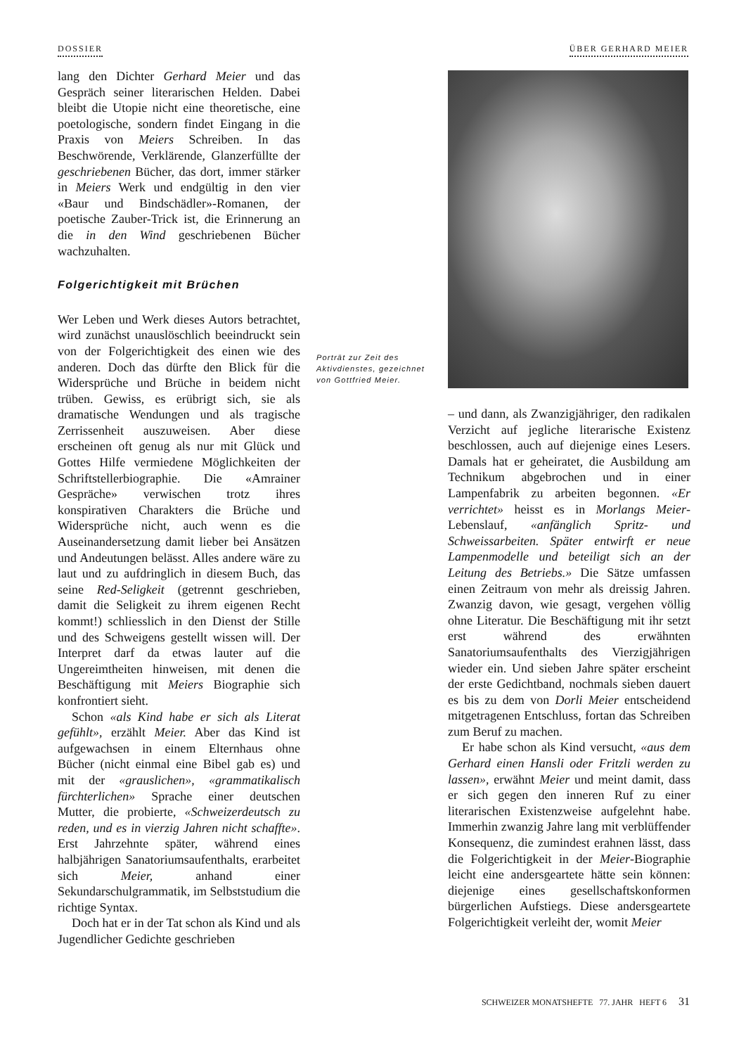DOSSIER ÜBER GERHARD MEIER
lang den Dichter Gerhard Meier und das Gespräch seiner literarischen Helden. Dabei bleibt die Utopie nicht eine theoretische, eine poetologische, sondern findet Eingang in die Praxis von Meiers Schreiben. In das Beschwörende, Verklärende, Glanzerfüllte der geschriebenen Bücher, das dort, immer stärker in Meiers Werk und endgültig in den vier «Baur und Bindschädler»-Romanen, der poetische Zauber-Trick ist, die Erinnerung an die in den Wind geschriebenen Bücher wachzuhalten.
Folgerichtigkeit mit Brüchen
Wer Leben und Werk dieses Autors betrachtet, wird zunächst unauslöschlich beeindruckt sein von der Folgerichtigkeit des einen wie des anderen. Doch das dürfte den Blick für die Widersprüche und Brüche in beidem nicht trüben. Gewiss, es erübrigt sich, sie als dramatische Wendungen und als tragische Zerrissenheit auszuweisen. Aber diese erscheinen oft genug als nur mit Glück und Gottes Hilfe vermiedene Möglichkeiten der Schriftstellerbiographie. Die «Amrainer Gespräche» verwischen trotz ihres konspirativen Charakters die Brüche und Widersprüche nicht, auch wenn es die Auseinandersetzung damit lieber bei Ansätzen und Andeutungen belässt. Alles andere wäre zu laut und zu aufdringlich in diesem Buch, das seine Red-Seligkeit (getrennt geschrieben, damit die Seligkeit zu ihrem eigenen Recht kommt!) schliesslich in den Dienst der Stille und des Schweigens gestellt wissen will. Der Interpret darf da etwas lauter auf die Ungereimtheiten hinweisen, mit denen die Beschäftigung mit Meiers Biographie sich konfrontiert sieht.
Schon «als Kind habe er sich als Literat gefühlt», erzählt Meier. Aber das Kind ist aufgewachsen in einem Elternhaus ohne Bücher (nicht einmal eine Bibel gab es) und mit der «grauslichen», «grammatikalisch fürchterlichen» Sprache einer deutschen Mutter, die probierte, «Schweizerdeutsch zu reden, und es in vierzig Jahren nicht schaffte». Erst Jahrzehnte später, während eines halbjährigen Sanatoriumsaufenthalts, erarbeitet sich Meier, anhand einer Sekundarschulgrammatik, im Selbststudium die richtige Syntax.
Doch hat er in der Tat schon als Kind und als Jugendlicher Gedichte geschrieben
Porträt zur Zeit des Aktivdienstes, gezeichnet von Gottfried Meier.
– und dann, als Zwanzigjähriger, den radikalen Verzicht auf jegliche literarische Existenz beschlossen, auch auf diejenige eines Lesers. Damals hat er geheiratet, die Ausbildung am Technikum abgebrochen und in einer Lampenfabrik zu arbeiten begonnen. «Er verrichtet» heisst es in Morlangs Meier-Lebenslauf, «anfänglich Spritz- und Schweissarbeiten. Später entwirft er neue Lampenmodelle und beteiligt sich an der Leitung des Betriebs.» Die Sätze umfassen einen Zeitraum von mehr als dreissig Jahren. Zwanzig davon, wie gesagt, vergehen völlig ohne Literatur. Die Beschäftigung mit ihr setzt erst während des erwähnten Sanatoriumsaufenthalts des Vierzigjährigen wieder ein. Und sieben Jahre später erscheint der erste Gedichtband, nochmals sieben dauert es bis zu dem von Dorli Meier entscheidend mitgetragenen Entschluss, fortan das Schreiben zum Beruf zu machen.
Er habe schon als Kind versucht, «aus dem Gerhard einen Hansli oder Fritzli werden zu lassen», erwähnt Meier und meint damit, dass er sich gegen den inneren Ruf zu einer literarischen Existenzweise aufgelehnt habe. Immerhin zwanzig Jahre lang mit verblüffender Konsequenz, die zumindest erahnen lässt, dass die Folgerichtigkeit in der Meier-Biographie leicht eine andersgeartete hätte sein können: diejenige eines gesellschaftskonformen bürgerlichen Aufstiegs. Diese andersgeartete Folgerichtigkeit verleiht der, womit Meier
SCHWEIZER MONATSHEFTE 77. JAHR HEFT 6 31